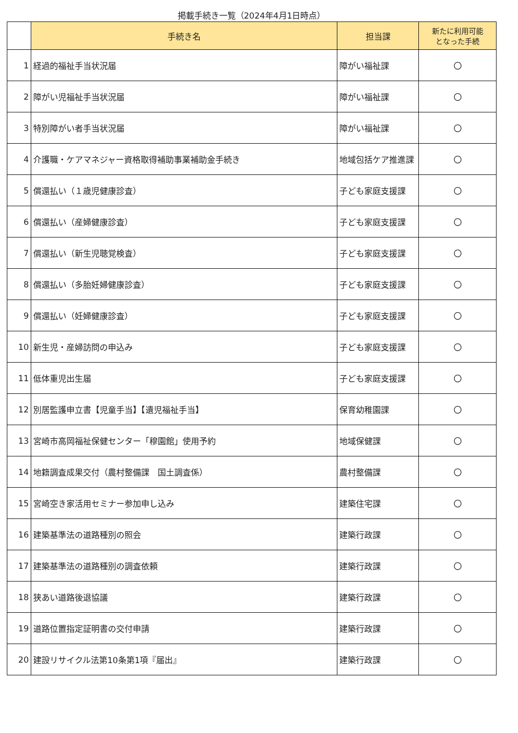掲載手続き一覧（2024年4月1日時点）
| | 手続き名 | 担当課 | 新たに利用可能 となった手続 |
| --- | --- | --- | --- |
| 1 | 経過的福祉手当状況届 | 障がい福祉課 | 〇 |
| 2 | 障がい児福祉手当状況届 | 障がい福祉課 | 〇 |
| 3 | 特別障がい者手当状況届 | 障がい福祉課 | 〇 |
| 4 | 介護職・ケアマネジャー資格取得補助事業補助金手続き | 地域包括ケア推進課 | 〇 |
| 5 | 償還払い（１歳児健康診査） | 子ども家庭支援課 | 〇 |
| 6 | 償還払い（産婦健康診査） | 子ども家庭支援課 | 〇 |
| 7 | 償還払い（新生児聴覚検査） | 子ども家庭支援課 | 〇 |
| 8 | 償還払い（多胎妊婦健康診査） | 子ども家庭支援課 | 〇 |
| 9 | 償還払い（妊婦健康診査） | 子ども家庭支援課 | 〇 |
| 10 | 新生児・産婦訪問の申込み | 子ども家庭支援課 | 〇 |
| 11 | 低体重児出生届 | 子ども家庭支援課 | 〇 |
| 12 | 別居監護申立書【児童手当】【遺児福祉手当】 | 保育幼稚園課 | 〇 |
| 13 | 宮崎市高岡福祉保健センター「穆園館」使用予約 | 地域保健課 | 〇 |
| 14 | 地籍調査成果交付（農村整備課 国土調査係） | 農村整備課 | 〇 |
| 15 | 宮崎空き家活用セミナー参加申し込み | 建築住宅課 | 〇 |
| 16 | 建築基準法の道路種別の照会 | 建築行政課 | 〇 |
| 17 | 建築基準法の道路種別の調査依頼 | 建築行政課 | 〇 |
| 18 | 狭あい道路後退協議 | 建築行政課 | 〇 |
| 19 | 道路位置指定証明書の交付申請 | 建築行政課 | 〇 |
| 20 | 建設リサイクル法第10条第1項『届出』 | 建築行政課 | 〇 |